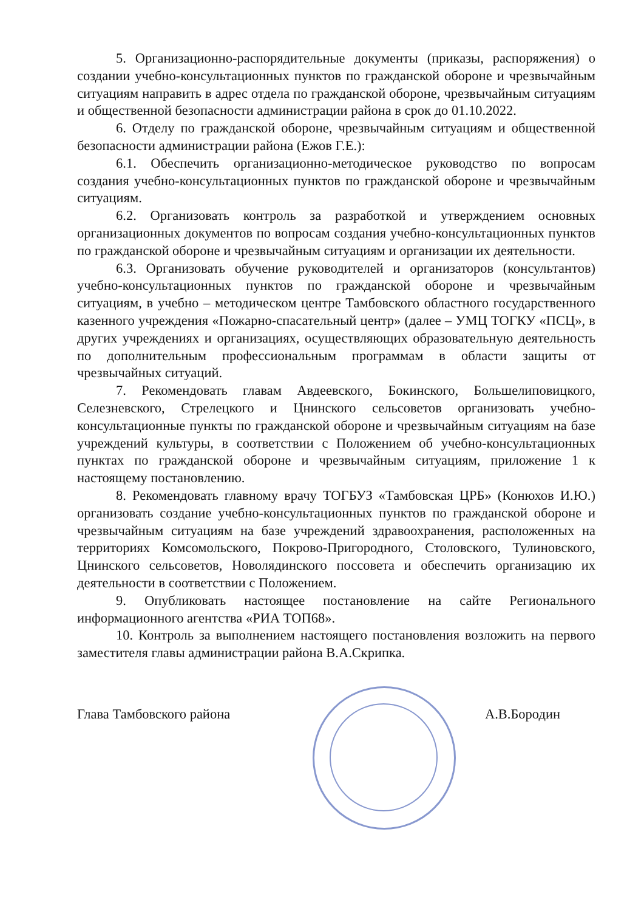5. Организационно-распорядительные документы (приказы, распоряжения) о создании учебно-консультационных пунктов по гражданской обороне и чрезвычайным ситуациям направить в адрес отдела по гражданской обороне, чрезвычайным ситуациям и общественной безопасности администрации района в срок до 01.10.2022.
6. Отделу по гражданской обороне, чрезвычайным ситуациям и общественной безопасности администрации района (Ежов Г.Е.):
6.1. Обеспечить организационно-методическое руководство по вопросам создания учебно-консультационных пунктов по гражданской обороне и чрезвычайным ситуациям.
6.2. Организовать контроль за разработкой и утверждением основных организационных документов по вопросам создания учебно-консультационных пунктов по гражданской обороне и чрезвычайным ситуациям и организации их деятельности.
6.3. Организовать обучение руководителей и организаторов (консультантов) учебно-консультационных пунктов по гражданской обороне и чрезвычайным ситуациям, в учебно – методическом центре Тамбовского областного государственного казенного учреждения «Пожарно-спасательный центр» (далее – УМЦ ТОГКУ «ПСЦ», в других учреждениях и организациях, осуществляющих образовательную деятельность по дополнительным профессиональным программам в области защиты от чрезвычайных ситуаций.
7. Рекомендовать главам Авдеевского, Бокинского, Большелиповицкого, Селезневского, Стрелецкого и Цнинского сельсоветов организовать учебно-консультационные пункты по гражданской обороне и чрезвычайным ситуациям на базе учреждений культуры, в соответствии с Положением об учебно-консультационных пунктах по гражданской обороне и чрезвычайным ситуациям, приложение 1 к настоящему постановлению.
8. Рекомендовать главному врачу ТОГБУЗ «Тамбовская ЦРБ» (Конюхов И.Ю.) организовать создание учебно-консультационных пунктов по гражданской обороне и чрезвычайным ситуациям на базе учреждений здравоохранения, расположенных на территориях Комсомольского, Покрово-Пригородного, Столовского, Тулиновского, Цнинского сельсоветов, Новолядинского поссовета и обеспечить организацию их деятельности в соответствии с Положением.
9. Опубликовать настоящее постановление на сайте Регионального информационного агентства «РИА ТОП68».
10. Контроль за выполнением настоящего постановления возложить на первого заместителя главы администрации района В.А.Скрипка.
Глава Тамбовского района А.В.Бородин